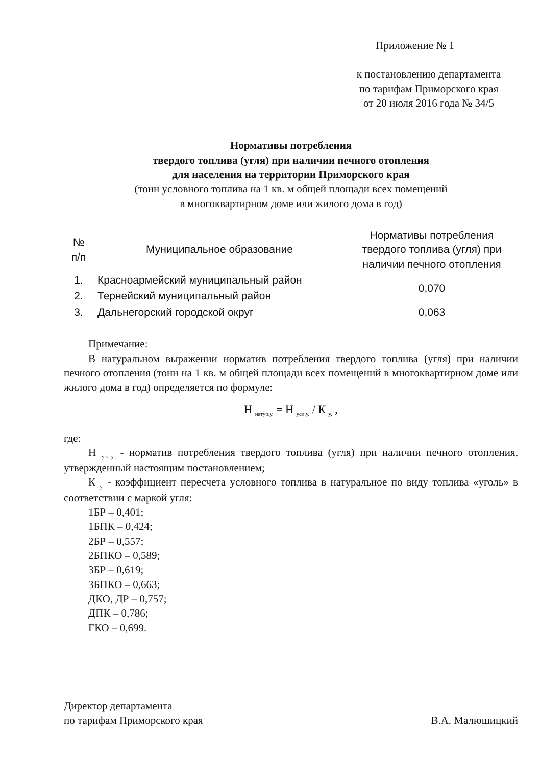Приложение № 1
к постановлению департамента
по тарифам Приморского края
от 20 июля 2016 года № 34/5
Нормативы потребления
твердого топлива (угля) при наличии печного отопления
для населения на территории Приморского края
(тонн условного топлива на 1 кв. м общей площади всех помещений
в многоквартирном доме или жилого дома в год)
| № п/п | Муниципальное образование | Нормативы потребления твердого топлива (угля) при наличии печного отопления |
| --- | --- | --- |
| 1. | Красноармейский муниципальный район | 0,070 |
| 2. | Тернейский муниципальный район | |
| 3. | Дальнегорский городской округ | 0,063 |
Примечание:
В натуральном выражении норматив потребления твердого топлива (угля) при наличии печного отопления (тонн на 1 кв. м общей площади всех помещений в многоквартирном доме или жилого дома в год) определяется по формуле:
Н <sub>натур.у.</sub> = Н <sub>усл.у.</sub> / К <sub>у.</sub> ,
где:
Н <sub>усл.у.</sub> - норматив потребления твердого топлива (угля) при наличии печного отопления, утвержденный настоящим постановлением;
К <sub>у.</sub> - коэффициент пересчета условного топлива в натуральное по виду топлива «уголь» в соответствии с маркой угля:
1БР – 0,401;
1БПК – 0,424;
2БР – 0,557;
2БПКО – 0,589;
3БР – 0,619;
3БПКО – 0,663;
ДКО, ДР – 0,757;
ДПК – 0,786;
ГКО – 0,699.
Директор департамента
по тарифам Приморского края
В.А. Малюшицкий